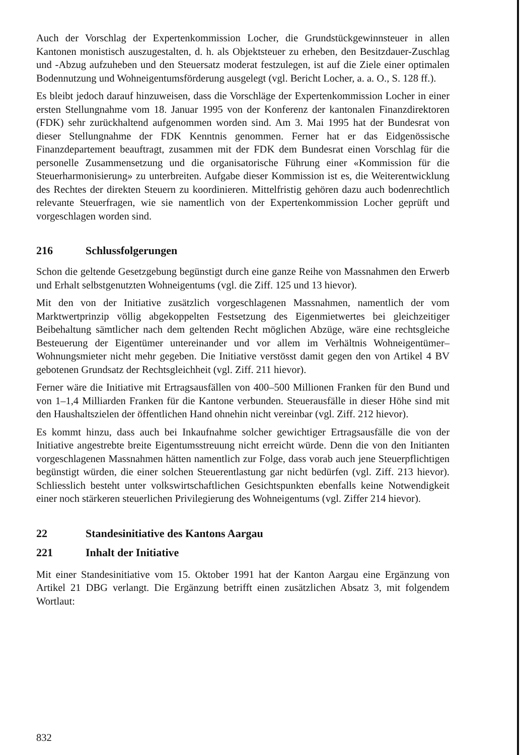Auch der Vorschlag der Expertenkommission Locher, die Grundstückgewinnsteuer in allen Kantonen monistisch auszugestalten, d. h. als Objektsteuer zu erheben, den Besitzdauer-Zuschlag und -Abzug aufzuheben und den Steuersatz moderat festzulegen, ist auf die Ziele einer optimalen Bodennutzung und Wohneigentumsförderung ausgelegt (vgl. Bericht Locher, a. a. O., S. 128 ff.).
Es bleibt jedoch darauf hinzuweisen, dass die Vorschläge der Expertenkommission Locher in einer ersten Stellungnahme vom 18. Januar 1995 von der Konferenz der kantonalen Finanzdirektoren (FDK) sehr zurückhaltend aufgenommen worden sind. Am 3. Mai 1995 hat der Bundesrat von dieser Stellungnahme der FDK Kenntnis genommen. Ferner hat er das Eidgenössische Finanzdepartement beauftragt, zusammen mit der FDK dem Bundesrat einen Vorschlag für die personelle Zusammensetzung und die organisatorische Führung einer «Kommission für die Steuerharmonisierung» zu unterbreiten. Aufgabe dieser Kommission ist es, die Weiterentwicklung des Rechtes der direkten Steuern zu koordinieren. Mittelfristig gehören dazu auch bodenrechtlich relevante Steuerfragen, wie sie namentlich von der Expertenkommission Locher geprüft und vorgeschlagen worden sind.
216 Schlussfolgerungen
Schon die geltende Gesetzgebung begünstigt durch eine ganze Reihe von Massnahmen den Erwerb und Erhalt selbstgenutzten Wohneigentums (vgl. die Ziff. 125 und 13 hievor).
Mit den von der Initiative zusätzlich vorgeschlagenen Massnahmen, namentlich der vom Marktwertprinzip völlig abgekoppelten Festsetzung des Eigenmietwertes bei gleichzeitiger Beibehaltung sämtlicher nach dem geltenden Recht möglichen Abzüge, wäre eine rechtsgleiche Besteuerung der Eigentümer untereinander und vor allem im Verhältnis Wohneigentümer–Wohnungsmieter nicht mehr gegeben. Die Initiative verstösst damit gegen den von Artikel 4 BV gebotenen Grundsatz der Rechtsgleichheit (vgl. Ziff. 211 hievor).
Ferner wäre die Initiative mit Ertragsausfällen von 400–500 Millionen Franken für den Bund und von 1–1,4 Milliarden Franken für die Kantone verbunden. Steuerausfälle in dieser Höhe sind mit den Haushaltszielen der öffentlichen Hand ohnehin nicht vereinbar (vgl. Ziff. 212 hievor).
Es kommt hinzu, dass auch bei Inkaufnahme solcher gewichtiger Ertragsausfälle die von der Initiative angestrebte breite Eigentumsstreuung nicht erreicht würde. Denn die von den Initianten vorgeschlagenen Massnahmen hätten namentlich zur Folge, dass vorab auch jene Steuerpflichtigen begünstigt würden, die einer solchen Steuerentlastung gar nicht bedürfen (vgl. Ziff. 213 hievor). Schliesslich besteht unter volkswirtschaftlichen Gesichtspunkten ebenfalls keine Notwendigkeit einer noch stärkeren steuerlichen Privilegierung des Wohneigentums (vgl. Ziffer 214 hievor).
22 Standesinitiative des Kantons Aargau
221 Inhalt der Initiative
Mit einer Standesinitiative vom 15. Oktober 1991 hat der Kanton Aargau eine Ergänzung von Artikel 21 DBG verlangt. Die Ergänzung betrifft einen zusätzlichen Absatz 3, mit folgendem Wortlaut:
832